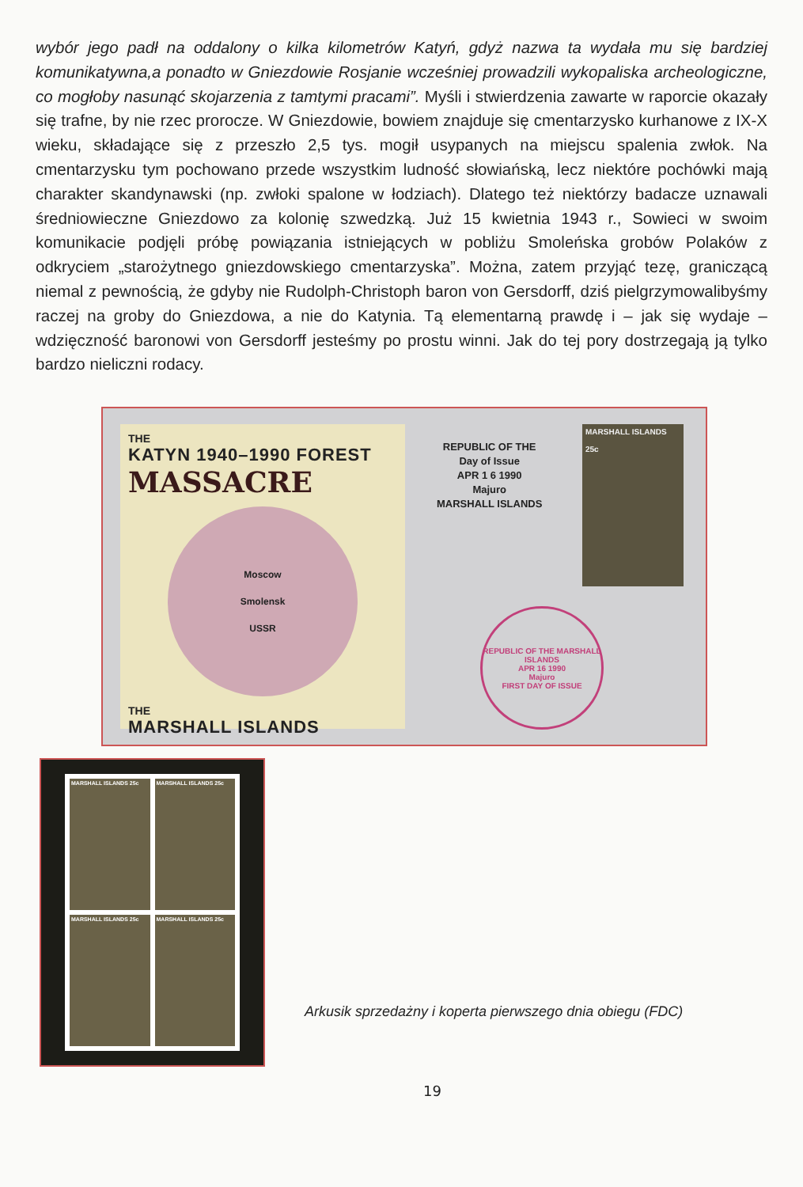wybór jego padł na oddalony o kilka kilometrów Katyń, gdyż nazwa ta wydała mu się bardziej komunikatywna,a ponadto w Gniezdowie Rosjanie wcześniej prowadzili wykopaliska archeologiczne, co mogłoby nasunąć skojarzenia z tamtymi pracami”. Myśli i stwierdzenia zawarte w raporcie okazały się trafne, by nie rzec proroczе. W Gniezdowie, bowiem znajduje się cmentarzysko kurhanowe z IX-X wieku, składające się z przeszło 2,5 tys. mogił usypanych na miejscu spalenia zwłok. Na cmentarzysku tym pochowano przede wszystkim ludność słowiańską, lecz niektóre pochówki mają charakter skandynawski (np. zwłoki spalone w łodziach). Dlatego też niektórzy badacze uznawali średniowieczne Gniezdowo za kolonię szwedzką. Już 15 kwietnia 1943 r., Sowieci w swoim komunikacie podjęli próbę powiązania istniejących w pobliżu Smoleńska grobów Polaków z odkryciem „starożytnego gniezdowskiego cmentarzyska”. Można, zatem przyjąć tezę, graniczącą niemal z pewnością, że gdyby nie Rudolph-Christoph baron von Gersdorff, dziś pielgrzymowalibyśmy raczej na groby do Gniezdowa, a nie do Katynia. Tą elementarną prawdę i – jak się wydaje – wdzięczność baronowi von Gersdorff jesteśmy po prostu winni. Jak do tej pory dostrzegają ją tylko bardzo nieliczni rodacy.
THE
KATYN 1940–1990 FOREST
MASSACRE
Moscow
Smolensk
USSR
THE
MARSHALL ISLANDS
REPUBLIC OF THE
Day of Issue
APR 1 6 1990
Majuro
MARSHALL ISLANDS
MARSHALL ISLANDS
25c
REPUBLIC OF THE MARSHALL ISLANDS
APR 16 1990
Majuro
FIRST DAY OF ISSUE
MARSHALL ISLANDS 25c MARSHALL ISLANDS 25c MARSHALL ISLANDS 25c MARSHALL ISLANDS 25c
Arkusik sprzedażny i koperta pierwszego dnia obiegu (FDC)
19